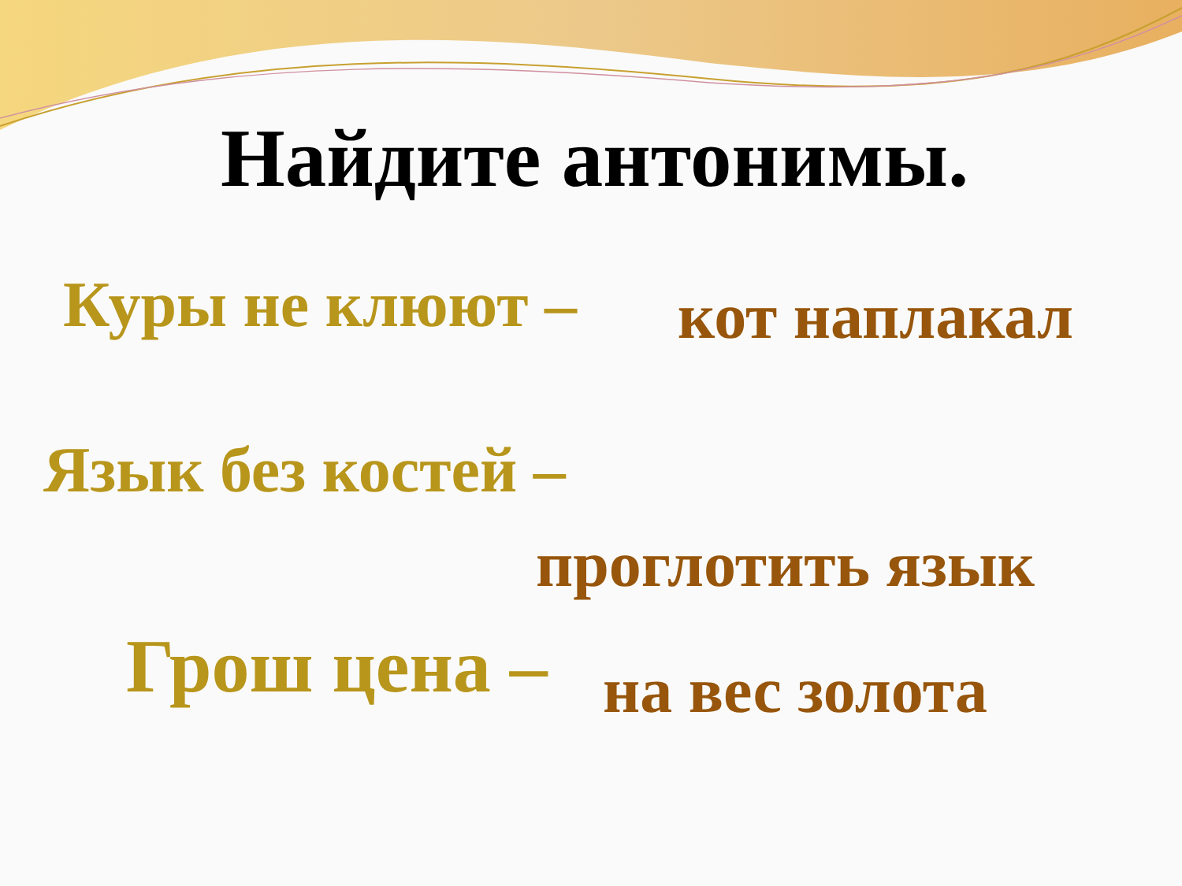Найдите антонимы.
Куры не клюют – кот наплакал
Язык без костей –
проглотить язык
Грош цена – на вес золота